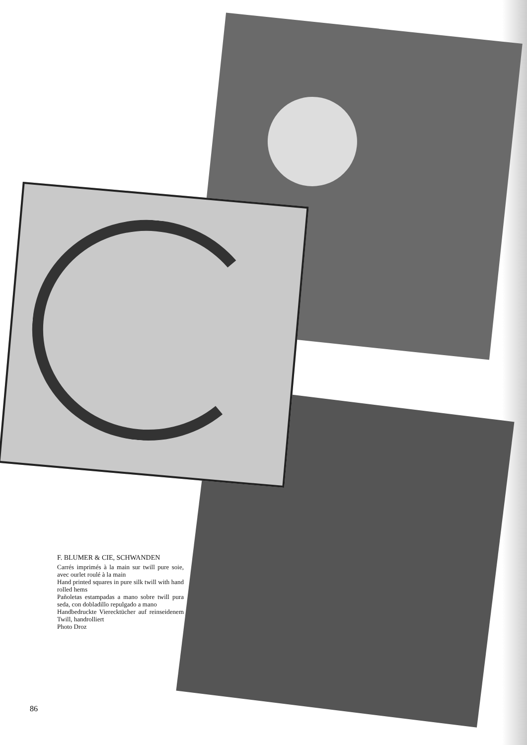F. BLUMER & CIE, SCHWANDEN
Carrés imprimés à la main sur twill pure soie, avec ourlet roulé à la main
Hand printed squares in pure silk twill with hand rolled hems
Pañoletas estampadas a mano sobre twill pura seda, con dobladillo repulgado a mano
Handbedruckte Vierecktücher auf reinseidenem Twill, handrolliert
Photo Droz
86